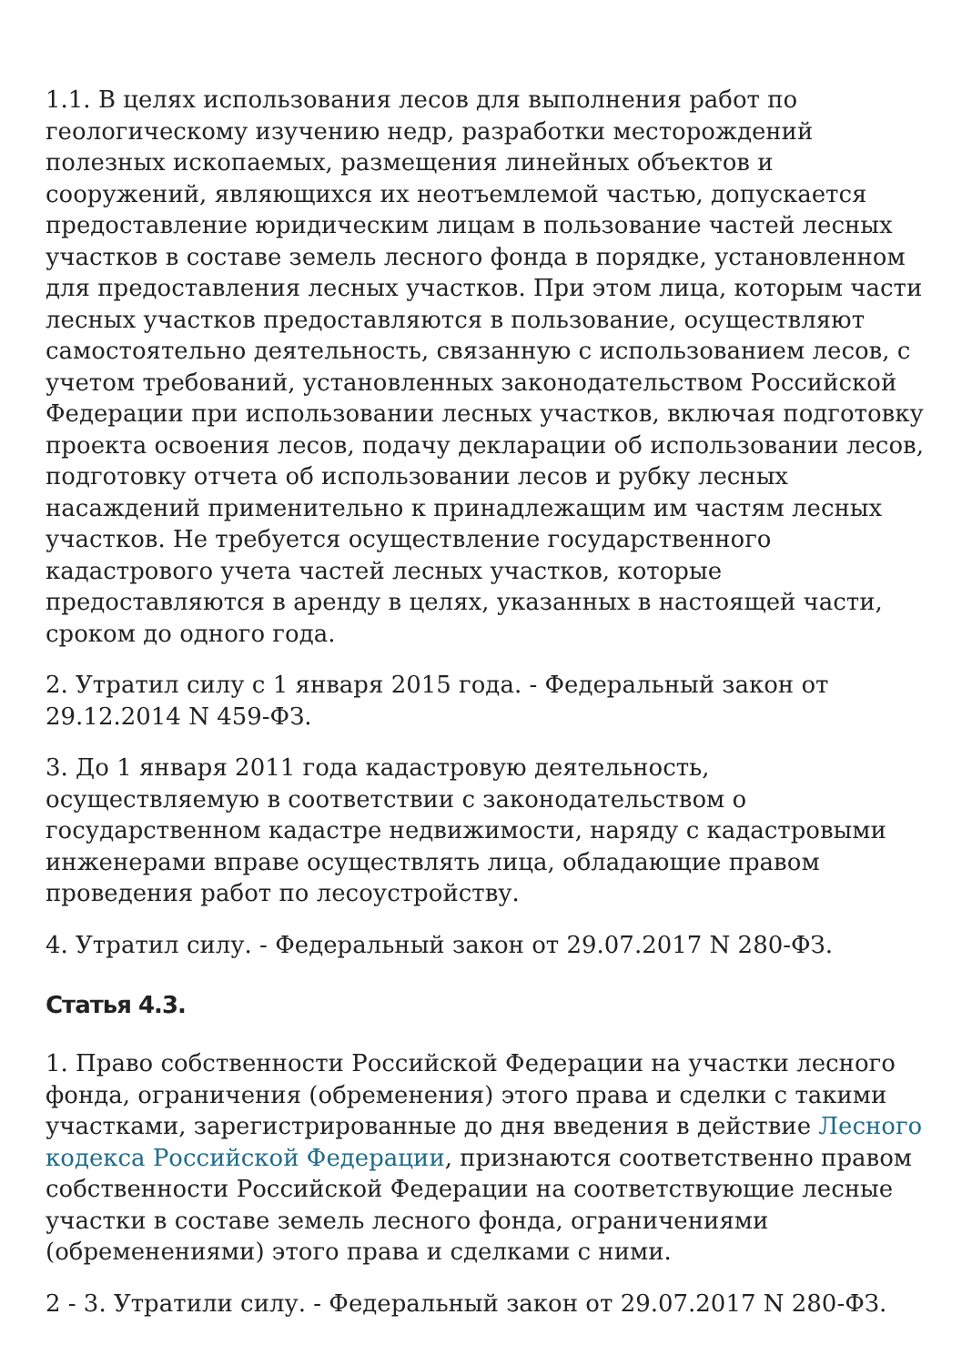1.1. В целях использования лесов для выполнения работ по геологическому изучению недр, разработки месторождений полезных ископаемых, размещения линейных объектов и сооружений, являющихся их неотъемлемой частью, допускается предоставление юридическим лицам в пользование частей лесных участков в составе земель лесного фонда в порядке, установленном для предоставления лесных участков. При этом лица, которым части лесных участков предоставляются в пользование, осуществляют самостоятельно деятельность, связанную с использованием лесов, с учетом требований, установленных законодательством Российской Федерации при использовании лесных участков, включая подготовку проекта освоения лесов, подачу декларации об использовании лесов, подготовку отчета об использовании лесов и рубку лесных насаждений применительно к принадлежащим им частям лесных участков. Не требуется осуществление государственного кадастрового учета частей лесных участков, которые предоставляются в аренду в целях, указанных в настоящей части, сроком до одного года.
2. Утратил силу с 1 января 2015 года. - Федеральный закон от 29.12.2014 N 459-ФЗ.
3. До 1 января 2011 года кадастровую деятельность, осуществляемую в соответствии с законодательством о государственном кадастре недвижимости, наряду с кадастровыми инженерами вправе осуществлять лица, обладающие правом проведения работ по лесоустройству.
4. Утратил силу. - Федеральный закон от 29.07.2017 N 280-ФЗ.
Статья 4.3.
1. Право собственности Российской Федерации на участки лесного фонда, ограничения (обременения) этого права и сделки с такими участками, зарегистрированные до дня введения в действие Лесного кодекса Российской Федерации, признаются соответственно правом собственности Российской Федерации на соответствующие лесные участки в составе земель лесного фонда, ограничениями (обременениями) этого права и сделками с ними.
2 - 3. Утратили силу. - Федеральный закон от 29.07.2017 N 280-ФЗ.